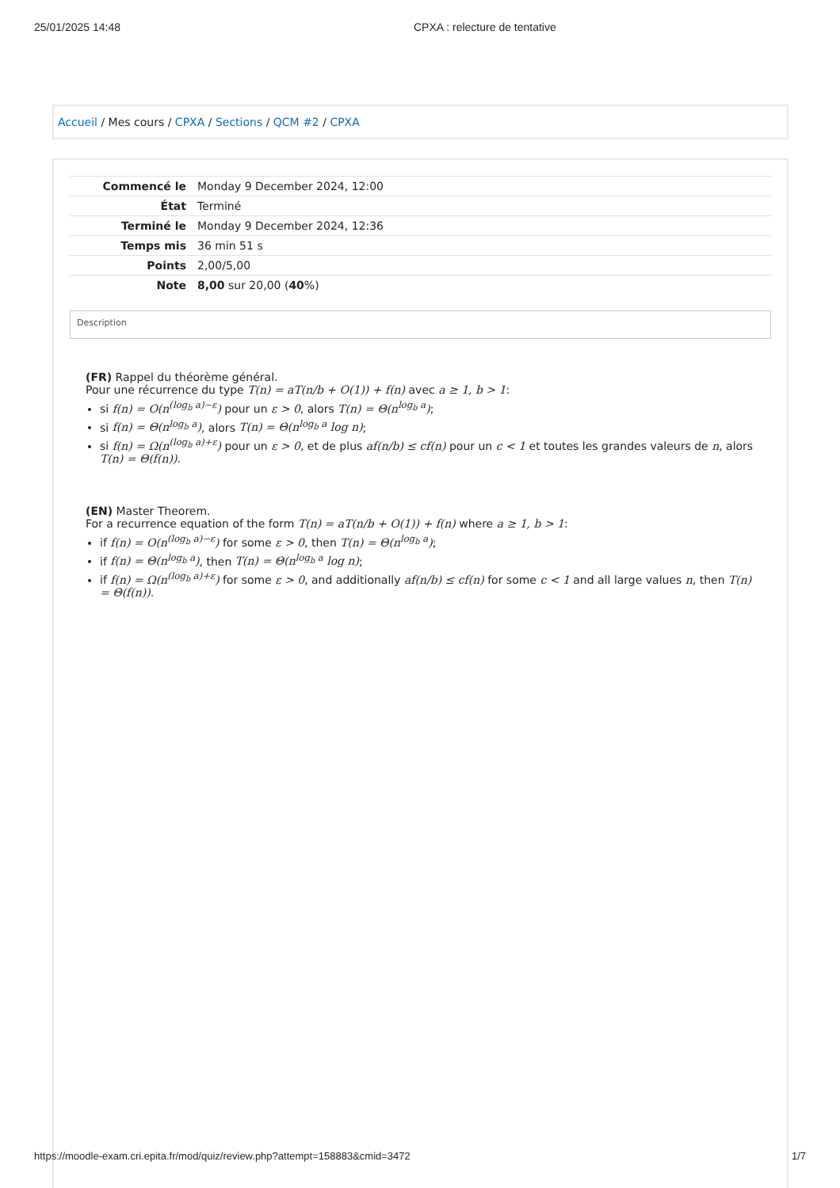25/01/2025 14:48 CPXA : relecture de tentative
Accueil / Mes cours / CPXA / Sections / QCM #2 / CPXA
| Commencé le | Monday 9 December 2024, 12:00 |
| État | Terminé |
| Terminé le | Monday 9 December 2024, 12:36 |
| Temps mis | 36 min 51 s |
| Points | 2,00/5,00 |
| Note | 8,00 sur 20,00 ( 40 %) |
Description
(FR) Rappel du théorème général.
Pour une récurrence du type T(n) = aT(n/b + O(1)) + f(n) avec a ≥ 1, b > 1:
si f(n) = O(n<sup>(log<sub>b</sub> a)−ε</sup>) pour un ε > 0, alors T(n) = Θ(n<sup>log<sub>b</sub> a</sup>);
si f(n) = Θ(n<sup>log<sub>b</sub> a</sup>), alors T(n) = Θ(n<sup>log<sub>b</sub> a</sup> log n);
si f(n) = Ω(n<sup>(log<sub>b</sub> a)+ε</sup>) pour un ε > 0, et de plus af(n/b) ≤ cf(n) pour un c < 1 et toutes les grandes valeurs de n, alors T(n) = Θ(f(n)).
(EN) Master Theorem.
For a recurrence equation of the form T(n) = aT(n/b + O(1)) + f(n) where a ≥ 1, b > 1:
if f(n) = O(n<sup>(log<sub>b</sub> a)−ε</sup>) for some ε > 0, then T(n) = Θ(n<sup>log<sub>b</sub> a</sup>);
if f(n) = Θ(n<sup>log<sub>b</sub> a</sup>), then T(n) = Θ(n<sup>log<sub>b</sub> a</sup> log n);
if f(n) = Ω(n<sup>(log<sub>b</sub> a)+ε</sup>) for some ε > 0, and additionally af(n/b) ≤ cf(n) for some c < 1 and all large values n, then T(n) = Θ(f(n)).
https://moodle-exam.cri.epita.fr/mod/quiz/review.php?attempt=158883&cmid=3472 1/7